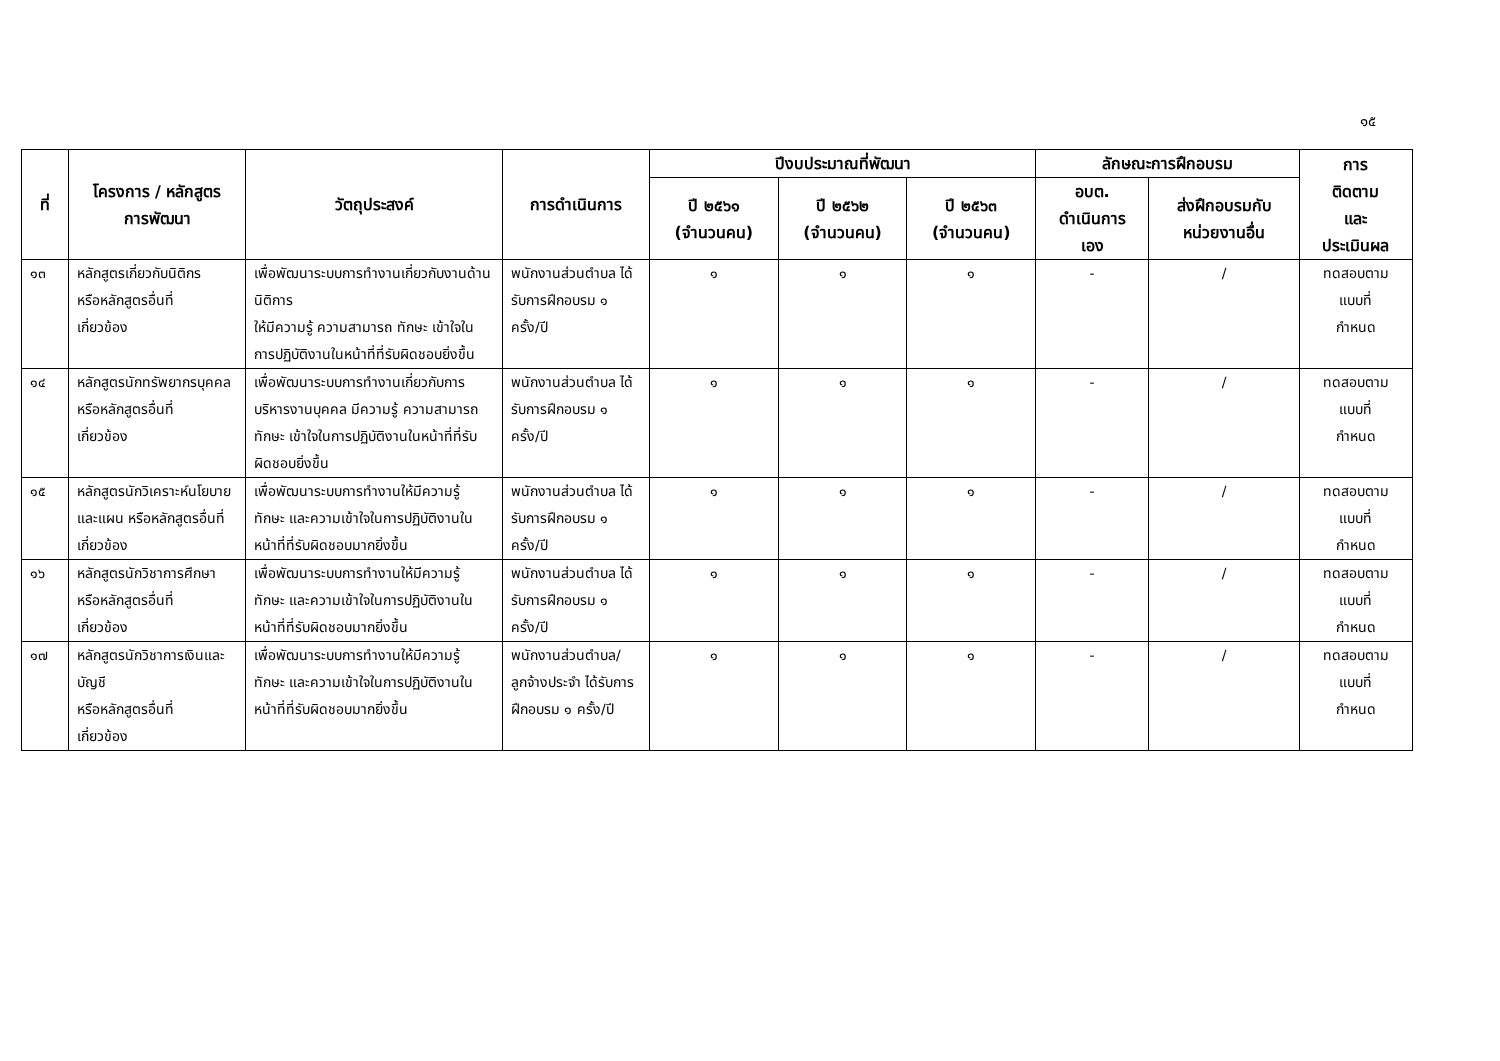๑๕
| ที่ | โครงการ / หลักสูตร การพัฒนา | วัตถุประสงค์ | การดำเนินการ | ปีงบประมาณที่พัฒนา | | | ลักษณะการฝึกอบรม | | การ ติดตาม และ ประเมินผล |
| --- | --- | --- | --- | --- | --- | --- | --- | --- | --- |
| | | | | ปี ๒๕๖๑ (จำนวนคน) | ปี ๒๕๖๒ (จำนวนคน) | ปี ๒๕๖๓ (จำนวนคน) | อบต. ดำเนินการ เอง | ส่งฝึกอบรมกับ หน่วยงานอื่น | |
| ๑๓ | หลักสูตรเกี่ยวกับนิติกร หรือหลักสูตรอื่นที่ เกี่ยวข้อง | เพื่อพัฒนาระบบการทำงานเกี่ยวกับงานด้านนิติการ ให้มีความรู้ ความสามารถ ทักษะ เข้าใจในการปฏิบัติงานในหน้าที่ที่รับผิดชอบยิ่งขึ้น | พนักงานส่วนตำบล ได้รับการฝึกอบรม ๑ ครั้ง/ปี | ๑ | ๑ | ๑ | - | / | ทดสอบตาม แบบที่ กำหนด |
| ๑๔ | หลักสูตรนักทรัพยากรบุคคล หรือหลักสูตรอื่นที่ เกี่ยวข้อง | เพื่อพัฒนาระบบการทำงานเกี่ยวกับการบริหารงานบุคคล มีความรู้ ความสามารถ ทักษะ เข้าใจในการปฏิบัติงานในหน้าที่ที่รับผิดชอบยิ่งขึ้น | พนักงานส่วนตำบล ได้รับการฝึกอบรม ๑ ครั้ง/ปี | ๑ | ๑ | ๑ | - | / | ทดสอบตาม แบบที่ กำหนด |
| ๑๕ | หลักสูตรนักวิเคราะห์นโยบาย และแผน หรือหลักสูตรอื่นที่เกี่ยวข้อง | เพื่อพัฒนาระบบการทำงานให้มีความรู้ ทักษะ และความเข้าใจในการปฏิบัติงานในหน้าที่ที่รับผิดชอบมากยิ่งขึ้น | พนักงานส่วนตำบล ได้รับการฝึกอบรม ๑ ครั้ง/ปี | ๑ | ๑ | ๑ | - | / | ทดสอบตาม แบบที่ กำหนด |
| ๑๖ | หลักสูตรนักวิชาการศึกษา หรือหลักสูตรอื่นที่ เกี่ยวข้อง | เพื่อพัฒนาระบบการทำงานให้มีความรู้ ทักษะ และความเข้าใจในการปฏิบัติงานในหน้าที่ที่รับผิดชอบมากยิ่งขึ้น | พนักงานส่วนตำบล ได้รับการฝึกอบรม ๑ ครั้ง/ปี | ๑ | ๑ | ๑ | - | / | ทดสอบตาม แบบที่ กำหนด |
| ๑๗ | หลักสูตรนักวิชาการเงินและบัญชี หรือหลักสูตรอื่นที่ เกี่ยวข้อง | เพื่อพัฒนาระบบการทำงานให้มีความรู้ ทักษะ และความเข้าใจในการปฏิบัติงานในหน้าที่ที่รับผิดชอบมากยิ่งขึ้น | พนักงานส่วนตำบล/ลูกจ้างประจำ ได้รับการฝึกอบรม ๑ ครั้ง/ปี | ๑ | ๑ | ๑ | - | / | ทดสอบตาม แบบที่ กำหนด |